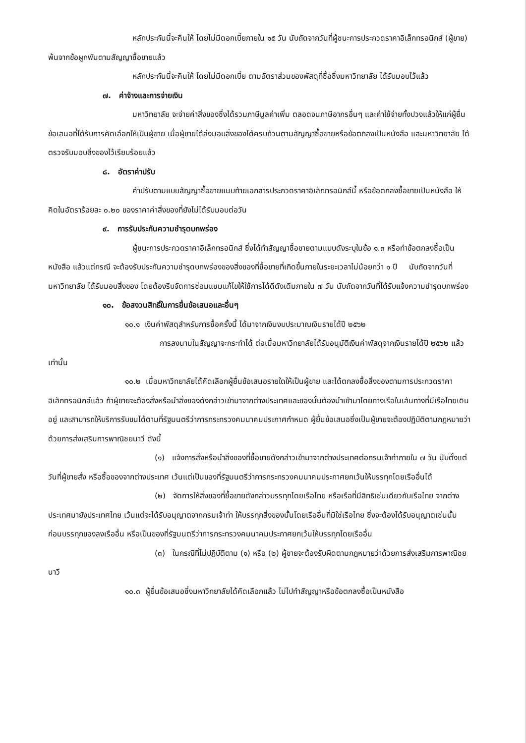หลักประกันนี้จะคืนให้ โดยไม่มีดอกเบี้ยภายใน ๑๕ วัน นับถัดจากวันที่ผู้ชนะการประกวดราคาอิเล็กทรอนิกส์ (ผู้ขาย) พ้นจากข้อผูกพันตามสัญญาซื้อขายแล้ว
หลักประกันนี้จะคืนให้ โดยไม่มีดอกเบี้ย ตามอัตราส่วนของพัสดุที่ซื้อซึ่งมหาวิทยาลัย ได้รับมอบไว้แล้ว
๗. ค่าจ้างและการจ่ายเงิน
มหาวิทยาลัย จะจ่ายค่าสิ่งของซึ่งได้รวมภาษีมูลค่าเพิ่ม ตลอดจนภาษีอากรอื่นๆ และค่าใช้จ่ายทั้งปวงแล้วให้แก่ผู้ยื่นข้อเสนอที่ได้รับการคัดเลือกให้เป็นผู้ขาย เมื่อผู้ขายได้ส่งมอบสิ่งของได้ครบถ้วนตามสัญญาซื้อขายหรือข้อตกลงเป็นหนังสือ และมหาวิทยาลัย ได้ตรวจรับมอบสิ่งของไว้เรียบร้อยแล้ว
๘. อัตราค่าปรับ
ค่าปรับตามแบบสัญญาซื้อขายแนบท้ายเอกสารประกวดราคาอิเล็กทรอนิกส์นี้ หรือข้อตกลงซื้อขายเป็นหนังสือ ให้คิดในอัตราร้อยละ ๐.๒๐ ของราคาค่าสิ่งของที่ยังไม่ได้รับมอบต่อวัน
๙. การรับประกันความชำรุดบกพร่อง
ผู้ชนะการประกวดราคาอิเล็กทรอนิกส์ ซึ่งได้ทำสัญญาซื้อขายตามแบบดังระบุในข้อ ๑.๓ หรือทำข้อตกลงซื้อเป็นหนังสือ แล้วแต่กรณี จะต้องรับประกันความชำรุดบกพร่องของสิ่งของที่ซื้อขายที่เกิดขึ้นภายในระยะเวลาไม่น้อยกว่า ๑ ปี นับถัดจากวันที่ มหาวิทยาลัย ได้รับมอบสิ่งของ โดยต้องรีบจัดการซ่อมแซมแก้ไขให้ใช้การได้ดีดังเดิมภายใน ๗ วัน นับถัดจากวันที่ได้รับแจ้งความชำรุดบกพร่อง
๑๐. ข้อสงวนสิทธิ์ในการยื่นข้อเสนอและอื่นๆ
๑๐.๑ เงินค่าพัสดุสำหรับการซื้อครั้งนี้ ได้มาจากเงินงบประมาณเงินรายได้ปี ๒๕๖๒
การลงนามในสัญญาจะกระทำได้ ต่อเมื่อมหาวิทยาลัยได้รับอนุมัติเงินค่าพัสดุจากเงินรายได้ปี ๒๕๖๒ แล้วเท่านั้น
๑๐.๒ เมื่อมหาวิทยาลัยได้คัดเลือกผู้ยื่นข้อเสนอรายใดให้เป็นผู้ขาย และได้ตกลงซื้อสิ่งของตามการประกวดราคาอิเล็กทรอนิกส์แล้ว ถ้าผู้ขายจะต้องสั่งหรือนำสิ่งของดังกล่าวเข้ามาจากต่างประเทศและของนั้นต้องนำเข้ามาโดยทางเรือในเส้นทางที่มีเรือไทยเดินอยู่ และสามารถให้บริการรับขนได้ตามที่รัฐมนตรีว่าการกระทรวงคมนาคมประกาศกำหนด ผู้ยื่นข้อเสนอซึ่งเป็นผู้ขายจะต้องปฏิบัติตามกฎหมายว่าด้วยการส่งเสริมการพาณิชยนาวี ดังนี้
(๑) แจ้งการสั่งหรือนำสิ่งของที่ซื้อขายดังกล่าวเข้ามาจากต่างประเทศต่อกรมเจ้าท่าภายใน ๗ วัน นับตั้งแต่วันที่ผู้ขายสั่ง หรือซื้อของจากต่างประเทศ เว้นแต่เป็นของที่รัฐมนตรีว่าการกระทรวงคมนาคมประกาศยกเว้นให้บรรทุกโดยเรืออื่นได้
(๒) จัดการให้สิ่งของที่ซื้อขายดังกล่าวบรรทุกโดยเรือไทย หรือเรือที่มีสิทธิเช่นเดียวกับเรือไทย จากต่างประเทศมายังประเทศไทย เว้นแต่จะได้รับอนุญาตจากกรมเจ้าท่า ให้บรรทุกสิ่งของนั้นโดยเรืออื่นที่มิใช่เรือไทย ซึ่งจะต้องได้รับอนุญาตเช่นนั้นก่อนบรรทุกของลงเรืออื่น หรือเป็นของที่รัฐมนตรีว่าการกระทรวงคมนาคมประกาศยกเว้นให้บรรทุกโดยเรืออื่น
(๓) ในกรณีที่ไม่ปฏิบัติตาม (๑) หรือ (๒) ผู้ขายจะต้องรับผิดตามกฎหมายว่าด้วยการส่งเสริมการพาณิชยนาวี
๑๐.๓ ผู้ยื่นข้อเสนอซึ่งมหาวิทยาลัยได้คัดเลือกแล้ว ไม่ไปทำสัญญาหรือข้อตกลงซื้อเป็นหนังสือ